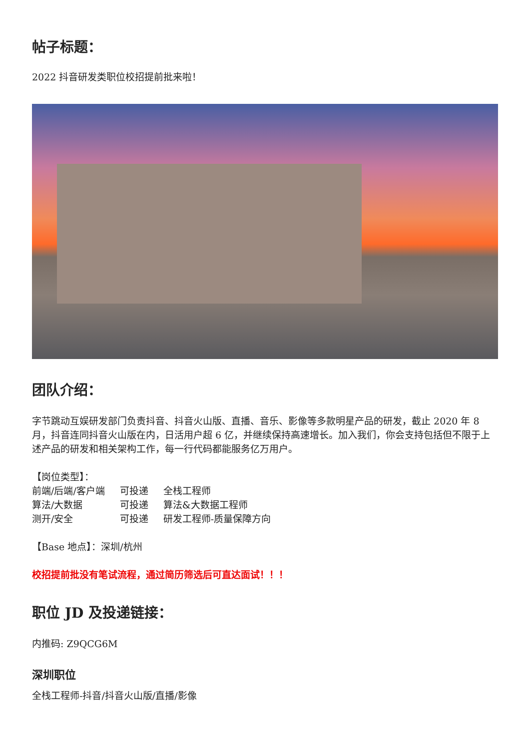帖子标题：
2022 抖音研发类职位校招提前批来啦！
团队介绍：
字节跳动互娱研发部门负责抖音、抖音火山版、直播、音乐、影像等多款明星产品的研发，截止 2020 年 8 月，抖音连同抖音火山版在内，日活用户超 6 亿，并继续保持高速增长。加入我们，你会支持包括但不限于上述产品的研发和相关架构工作，每一行代码都能服务亿万用户。
【岗位类型】：
| 前端/后端/客户端 | 可投递 | 全栈工程师 |
| 算法/大数据 | 可投递 | 算法&大数据工程师 |
| 测开/安全 | 可投递 | 研发工程师-质量保障方向 |
【Base 地点】：深圳/杭州
校招提前批没有笔试流程，通过简历筛选后可直达面试！！！
职位 JD 及投递链接：
内推码: Z9QCG6M
深圳职位
全栈工程师-抖音/抖音火山版/直播/影像